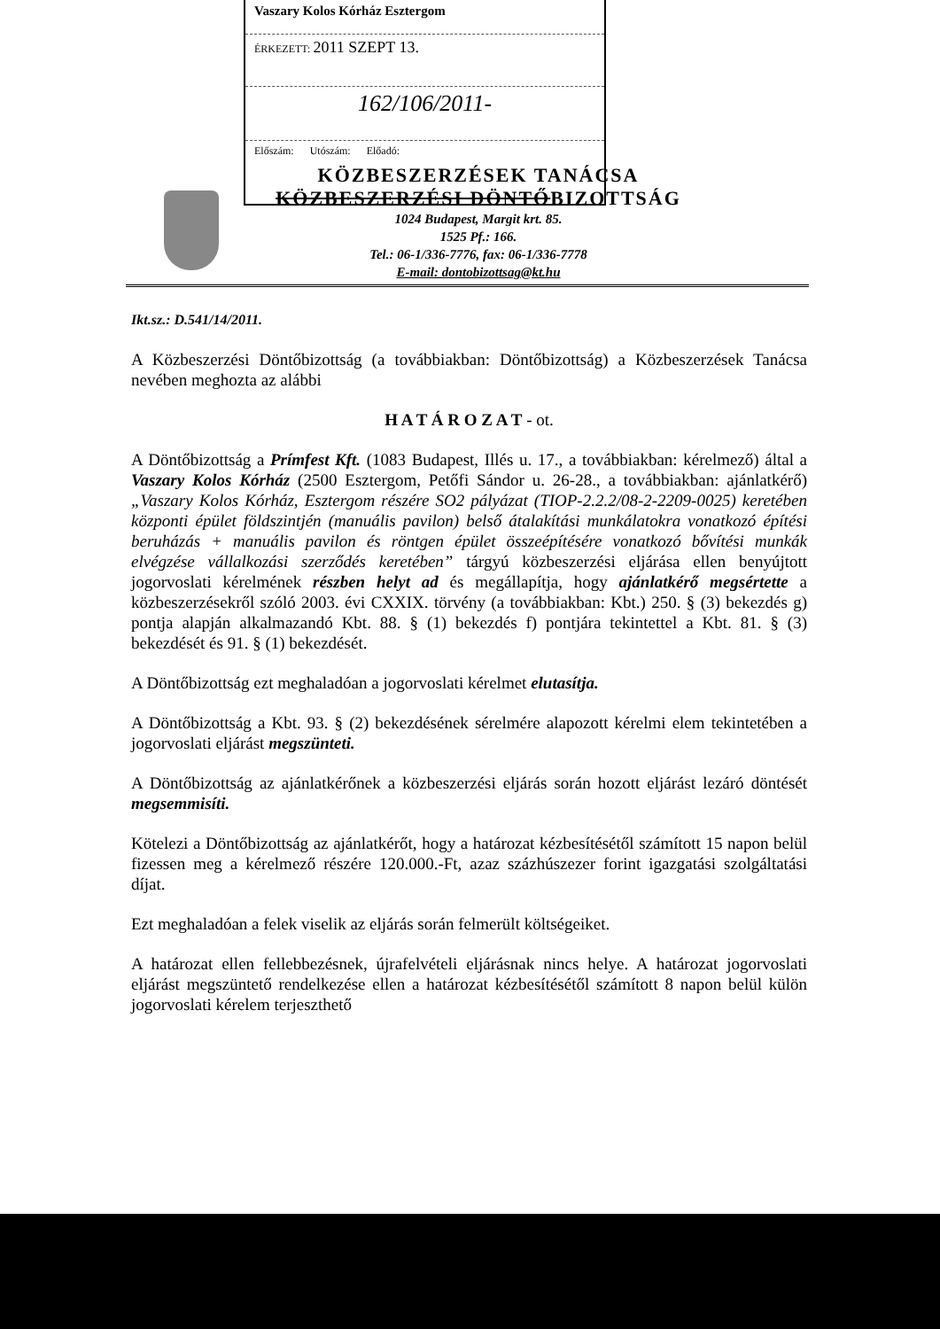Vaszary Kolos Kórház Esztergom
ÉRKEZETT: 2011 SZEPT 13.
162/106/2011-
Előszám: Utószám: Előadó:
KÖZBESZERZÉSEK TANÁCSA
KÖZBESZERZÉSI DÖNTŐBIZOTTSÁG
1024 Budapest, Margit krt. 85.
1525 Pf.: 166.
Tel.: 06-1/336-7776, fax: 06-1/336-7778
E-mail: dontobizottsag@kt.hu
Ikt.sz.: D.541/14/2011.
A Közbeszerzési Döntőbizottság (a továbbiakban: Döntőbizottság) a Közbeszerzések Tanácsa nevében meghozta az alábbi
H A T Á R O Z A T - ot.
A Döntőbizottság a Prímfest Kft. (1083 Budapest, Illés u. 17., a továbbiakban: kérelmező) által a Vaszary Kolos Kórház (2500 Esztergom, Petőfi Sándor u. 26-28., a továbbiakban: ajánlatkérő) „Vaszary Kolos Kórház, Esztergom részére SO2 pályázat (TIOP-2.2.2/08-2-2209-0025) keretében központi épület földszintjén (manuális pavilon) belső átalakítási munkálatokra vonatkozó építési beruházás + manuális pavilon és röntgen épület összeépítésére vonatkozó bővítési munkák elvégzése vállalkozási szerződés keretében” tárgyú közbeszerzési eljárása ellen benyújtott jogorvoslati kérelmének részben helyt ad és megállapítja, hogy ajánlatkérő megsértette a közbeszerzésekről szóló 2003. évi CXXIX. törvény (a továbbiakban: Kbt.) 250. § (3) bekezdés g) pontja alapján alkalmazandó Kbt. 88. § (1) bekezdés f) pontjára tekintettel a Kbt. 81. § (3) bekezdését és 91. § (1) bekezdését.
A Döntőbizottság ezt meghaladóan a jogorvoslati kérelmet elutasítja.
A Döntőbizottság a Kbt. 93. § (2) bekezdésének sérelmére alapozott kérelmi elem tekintetében a jogorvoslati eljárást megszünteti.
A Döntőbizottság az ajánlatkérőnek a közbeszerzési eljárás során hozott eljárást lezáró döntését megsemmisíti.
Kötelezi a Döntőbizottság az ajánlatkérőt, hogy a határozat kézbesítésétől számított 15 napon belül fizessen meg a kérelmező részére 120.000.-Ft, azaz százhúszezer forint igazgatási szolgáltatási díjat.
Ezt meghaladóan a felek viselik az eljárás során felmerült költségeiket.
A határozat ellen fellebbezésnek, újrafelvételi eljárásnak nincs helye. A határozat jogorvoslati eljárást megszüntető rendelkezése ellen a határozat kézbesítésétől számított 8 napon belül külön jogorvoslati kérelem terjeszthető